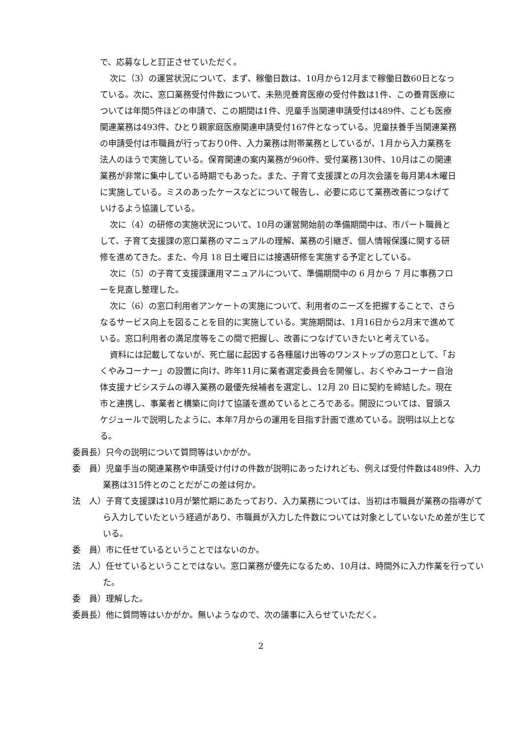で、応募なしと訂正させていただく。
次に（3）の運営状況について、まず、稼働日数は、10月から12月まで稼働日数60日となっている。次に、窓口業務受付件数について、未熟児養育医療の受付件数は1件、この養育医療については年間5件ほどの申請で、この期間は1件、児童手当関連申請受付は489件、こども医療関連業務は493件、ひとり親家庭医療関連申請受付167件となっている。児童扶養手当関連業務の申請受付は市職員が行っており0件、入力業務は附帯業務としているが、1月から入力業務を法人のほうで実施している。保育関連の案内業務が960件、受付業務130件、10月はこの関連業務が非常に集中している時期でもあった。また、子育て支援課との月次会議を毎月第4木曜日に実施している。ミスのあったケースなどについて報告し、必要に応じて業務改善につなげていけるよう協議している。
次に（4）の研修の実施状況について、10月の運営開始前の準備期間中は、市パート職員として、子育て支援課の窓口業務のマニュアルの理解、業務の引継ぎ、個人情報保護に関する研修を進めてきた。また、今月 18 日土曜日には接遇研修を実施する予定としている。
次に（5）の子育て支援課運用マニュアルについて、準備期間中の 6 月から 7 月に事務フローを見直し整理した。
次に（6）の窓口利用者アンケートの実施について、利用者のニーズを把握することで、さらなるサービス向上を図ることを目的に実施している。実施期間は、1月16日から2月末で進めている。窓口利用者の満足度等をこの間で把握し、改善につなげていきたいと考えている。
資料には記載してないが、死亡届に起因する各種届け出等のワンストップの窓口として、「おくやみコーナー」の設置に向け、昨年11月に業者選定委員会を開催し、おくやみコーナー自治体支援ナビシステムの導入業務の最優先候補者を選定し、12月 20 日に契約を締結した。現在市と連携し、事業者と構築に向けて協議を進めているところである。開設については、冒頭スケジュールで説明したように、本年7月からの運用を目指す計画で進めている。説明は以上となる。
委員長）只今の説明について質問等はいかがか。
委　員）児童手当の関連業務や申請受け付けの件数が説明にあったけれども、例えば受付件数は489件、入力業務は315件とのことだがこの差は何か。
法　人）子育て支援課は10月が繁忙期にあたっており、入力業務については、当初は市職員が業務の指導がてら入力していたという経過があり、市職員が入力した件数については対象としていないため差が生じている。
委　員）市に任せているということではないのか。
法　人）任せているということではない。窓口業務が優先になるため、10月は、時間外に入力作業を行っていた。
委　員）理解した。
委員長）他に質問等はいかがか。無いようなので、次の議事に入らせていただく。
2